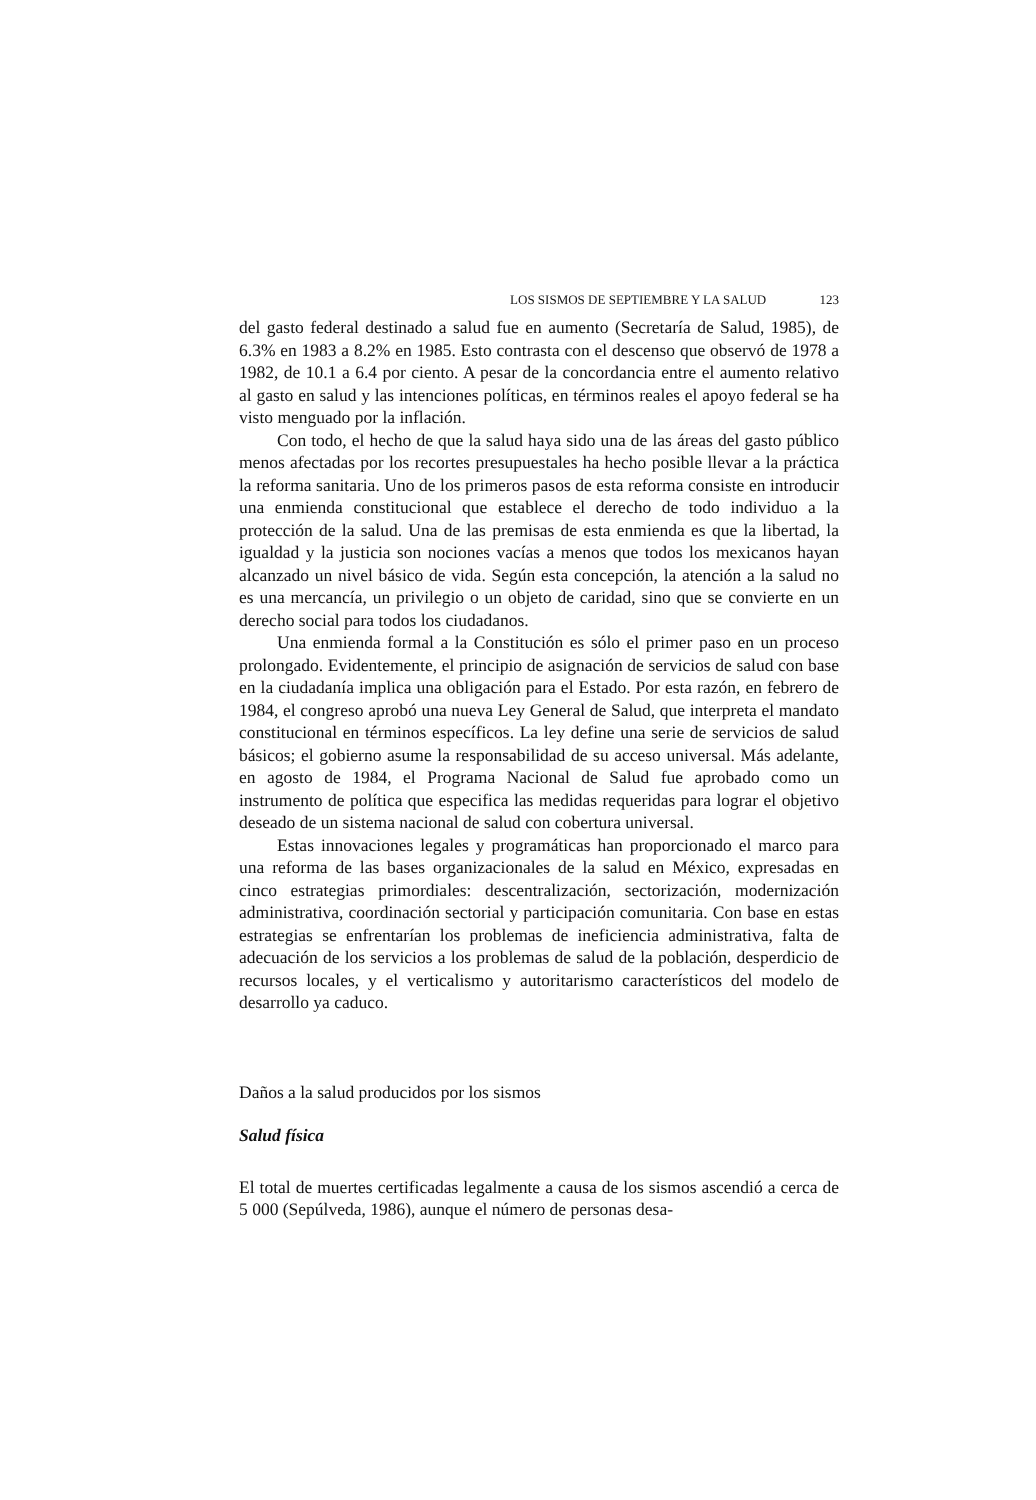LOS SISMOS DE SEPTIEMBRE Y LA SALUD 123
del gasto federal destinado a salud fue en aumento (Secretaría de Salud, 1985), de 6.3% en 1983 a 8.2% en 1985. Esto contrasta con el descenso que observó de 1978 a 1982, de 10.1 a 6.4 por ciento. A pesar de la concordancia entre el aumento relativo al gasto en salud y las intenciones políticas, en términos reales el apoyo federal se ha visto menguado por la inflación.
Con todo, el hecho de que la salud haya sido una de las áreas del gasto público menos afectadas por los recortes presupuestales ha hecho posible llevar a la práctica la reforma sanitaria. Uno de los primeros pasos de esta reforma consiste en introducir una enmienda constitucional que establece el derecho de todo individuo a la protección de la salud. Una de las premisas de esta enmienda es que la libertad, la igualdad y la justicia son nociones vacías a menos que todos los mexicanos hayan alcanzado un nivel básico de vida. Según esta concepción, la atención a la salud no es una mercancía, un privilegio o un objeto de caridad, sino que se convierte en un derecho social para todos los ciudadanos.
Una enmienda formal a la Constitución es sólo el primer paso en un proceso prolongado. Evidentemente, el principio de asignación de servicios de salud con base en la ciudadanía implica una obligación para el Estado. Por esta razón, en febrero de 1984, el congreso aprobó una nueva Ley General de Salud, que interpreta el mandato constitucional en términos específicos. La ley define una serie de servicios de salud básicos; el gobierno asume la responsabilidad de su acceso universal. Más adelante, en agosto de 1984, el Programa Nacional de Salud fue aprobado como un instrumento de política que especifica las medidas requeridas para lograr el objetivo deseado de un sistema nacional de salud con cobertura universal.
Estas innovaciones legales y programáticas han proporcionado el marco para una reforma de las bases organizacionales de la salud en México, expresadas en cinco estrategias primordiales: descentralización, sectorización, modernización administrativa, coordinación sectorial y participación comunitaria. Con base en estas estrategias se enfrentarían los problemas de ineficiencia administrativa, falta de adecuación de los servicios a los problemas de salud de la población, desperdicio de recursos locales, y el verticalismo y autoritarismo característicos del modelo de desarrollo ya caduco.
Daños a la salud producidos por los sismos
Salud física
El total de muertes certificadas legalmente a causa de los sismos ascendió a cerca de 5 000 (Sepúlveda, 1986), aunque el número de personas desa-